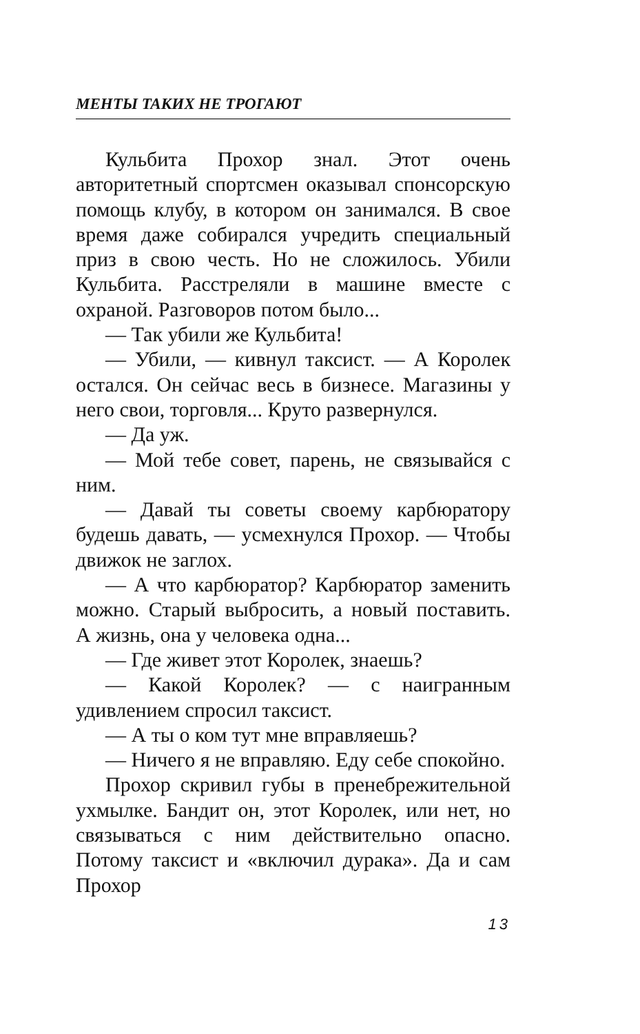МЕНТЫ ТАКИХ НЕ ТРОГАЮТ
Кульбита Прохор знал. Этот очень авторитетный спортсмен оказывал спонсорскую помощь клубу, в котором он занимался. В свое время даже собирался учредить специальный приз в свою честь. Но не сложилось. Убили Кульбита. Расстреляли в машине вместе с охраной. Разговоров потом было...
— Так убили же Кульбита!
— Убили, — кивнул таксист. — А Королек остался. Он сейчас весь в бизнесе. Магазины у него свои, торговля... Круто развернулся.
— Да уж.
— Мой тебе совет, парень, не связывайся с ним.
— Давай ты советы своему карбюратору будешь давать, — усмехнулся Прохор. — Чтобы движок не заглох.
— А что карбюратор? Карбюратор заменить можно. Старый выбросить, а новый поставить. А жизнь, она у человека одна...
— Где живет этот Королек, знаешь?
— Какой Королек? — с наигранным удивлением спросил таксист.
— А ты о ком тут мне вправляешь?
— Ничего я не вправляю. Еду себе спокойно.
Прохор скривил губы в пренебрежительной ухмылке. Бандит он, этот Королек, или нет, но связываться с ним действительно опасно. Потому таксист и «включил дурака». Да и сам Прохор
13